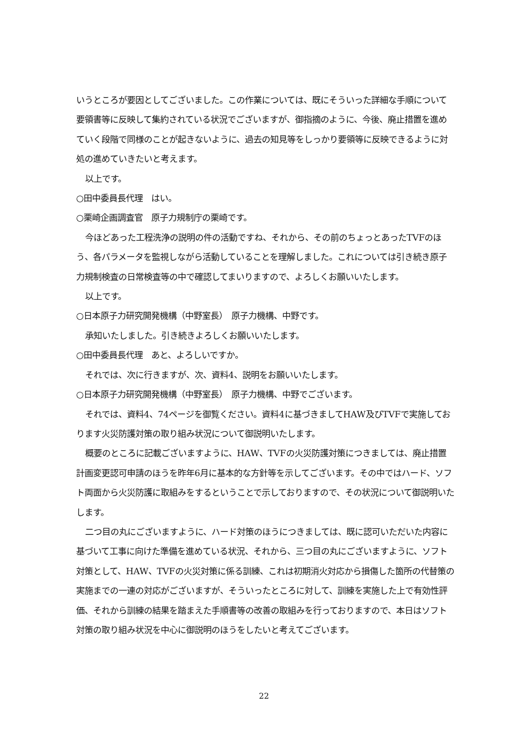いうところが要因としてございました。この作業については、既にそういった詳細な手順について要領書等に反映して集約されている状況でございますが、御指摘のように、今後、廃止措置を進めていく段階で同様のことが起きないように、過去の知見等をしっかり要領等に反映できるように対処の進めていきたいと考えます。
以上です。
○田中委員長代理　はい。
○栗崎企画調査官　原子力規制庁の栗崎です。
今ほどあった工程洗浄の説明の件の活動ですね、それから、その前のちょっとあったTVFのほう、各パラメータを監視しながら活動していることを理解しました。これについては引き続き原子力規制検査の日常検査等の中で確認してまいりますので、よろしくお願いいたします。
以上です。
○日本原子力研究開発機構（中野室長）　原子力機構、中野です。
承知いたしました。引き続きよろしくお願いいたします。
○田中委員長代理　あと、よろしいですか。
それでは、次に行きますが、次、資料4、説明をお願いいたします。
○日本原子力研究開発機構（中野室長）　原子力機構、中野でございます。
それでは、資料4、74ページを御覧ください。資料4に基づきましてHAW及びTVFで実施しております火災防護対策の取り組み状況について御説明いたします。
概要のところに記載ございますように、HAW、TVFの火災防護対策につきましては、廃止措置計画変更認可申請のほうを昨年6月に基本的な方針等を示してございます。その中ではハード、ソフト両面から火災防護に取組みをするということで示しておりますので、その状況について御説明いたします。
二つ目の丸にございますように、ハード対策のほうにつきましては、既に認可いただいた内容に基づいて工事に向けた準備を進めている状況、それから、三つ目の丸にございますように、ソフト対策として、HAW、TVFの火災対策に係る訓練、これは初期消火対応から損傷した箇所の代替策の実施までの一連の対応がございますが、そういったところに対して、訓練を実施した上で有効性評価、それから訓練の結果を踏まえた手順書等の改善の取組みを行っておりますので、本日はソフト対策の取り組み状況を中心に御説明のほうをしたいと考えてございます。
22